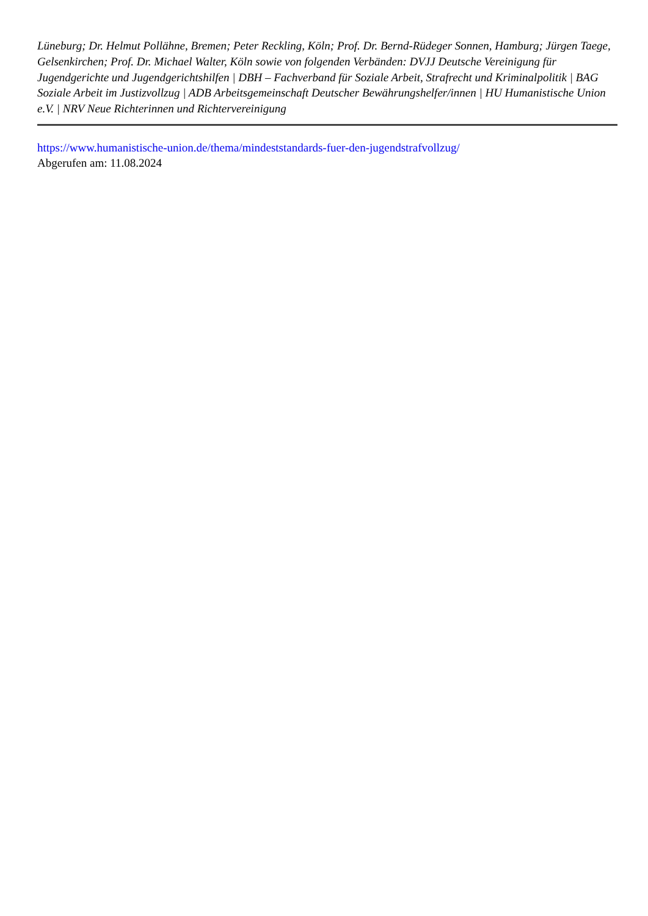Lüneburg; Dr. Helmut Pollähne, Bremen; Peter Reckling, Köln; Prof. Dr. Bernd-Rüdeger Sonnen, Hamburg; Jürgen Taege, Gelsenkirchen; Prof. Dr. Michael Walter, Köln sowie von folgenden Verbänden: DVJJ Deutsche Vereinigung für Jugendgerichte und Jugendgerichtshilfen | DBH – Fachverband für Soziale Arbeit, Strafrecht und Kriminalpolitik | BAG Soziale Arbeit im Justizvollzug | ADB Arbeitsgemeinschaft Deutscher Bewährungshelfer/innen | HU Humanistische Union e.V. | NRV Neue Richterinnen und Richtervereinigung
https://www.humanistische-union.de/thema/mindeststandards-fuer-den-jugendstrafvollzug/
Abgerufen am: 11.08.2024